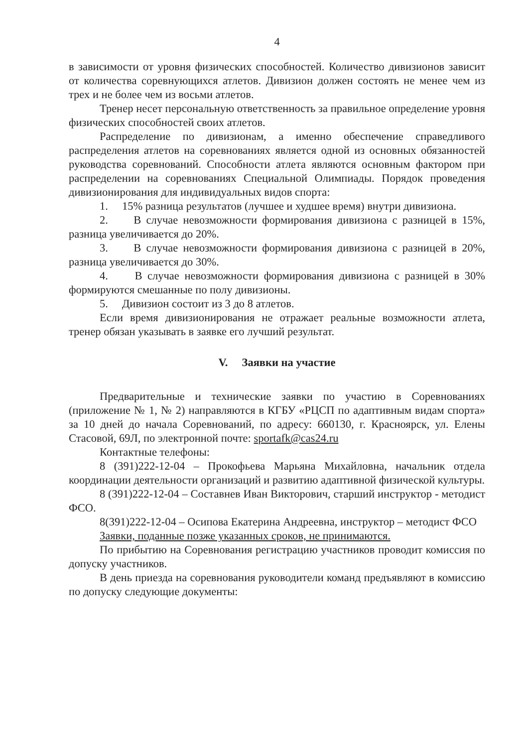4
в зависимости от уровня физических способностей. Количество дивизионов зависит от количества соревнующихся атлетов. Дивизион должен состоять не менее чем из трех и не более чем из восьми атлетов.
Тренер несет персональную ответственность за правильное определение уровня физических способностей своих атлетов.
Распределение по дивизионам, а именно обеспечение справедливого распределения атлетов на соревнованиях является одной из основных обязанностей руководства соревнований. Способности атлета являются основным фактором при распределении на соревнованиях Специальной Олимпиады. Порядок проведения дивизионирования для индивидуальных видов спорта:
1. 15% разница результатов (лучшее и худшее время) внутри дивизиона.
2. В случае невозможности формирования дивизиона с разницей в 15%, разница увеличивается до 20%.
3. В случае невозможности формирования дивизиона с разницей в 20%, разница увеличивается до 30%.
4. В случае невозможности формирования дивизиона с разницей в 30% формируются смешанные по полу дивизионы.
5. Дивизион состоит из 3 до 8 атлетов.
Если время дивизионирования не отражает реальные возможности атлета, тренер обязан указывать в заявке его лучший результат.
V. Заявки на участие
Предварительные и технические заявки по участию в Соревнованиях (приложение № 1, № 2) направляются в КГБУ «РЦСП по адаптивным видам спорта» за 10 дней до начала Соревнований, по адресу: 660130, г. Красноярск, ул. Елены Стасовой, 69Л, по электронной почте: sportafk@cas24.ru
Контактные телефоны:
8 (391)222-12-04 – Прокофьева Марьяна Михайловна, начальник отдела координации деятельности организаций и развитию адаптивной физической культуры.
8 (391)222-12-04 – Составнев Иван Викторович, старший инструктор - методист ФСО.
8(391)222-12-04 – Осипова Екатерина Андреевна, инструктор – методист ФСО
Заявки, поданные позже указанных сроков, не принимаются.
По прибытию на Соревнования регистрацию участников проводит комиссия по допуску участников.
В день приезда на соревнования руководители команд предъявляют в комиссию по допуску следующие документы: